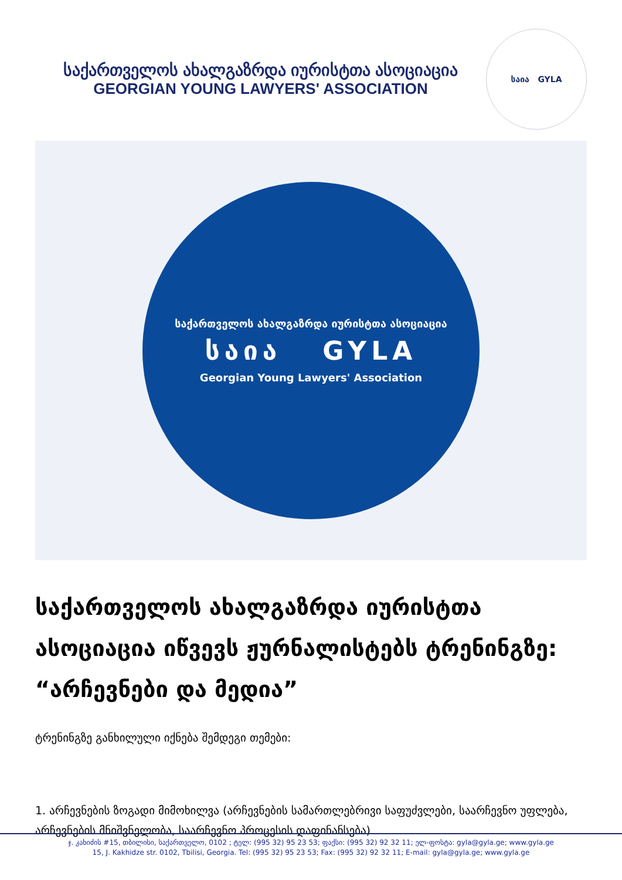საქართველოს ახალგაზრდა იურისტთა ასოციაცია
GEORGIAN YOUNG LAWYERS' ASSOCIATION
საია GYLA
საქართველოს ახალგაზრდა იურისტთა ასოციაცია
საია GYLA
Georgian Young Lawyers' Association
საქართველოს ახალგაზრდა იურისტთა ასოციაცია იწვევს ჟურნალისტებს ტრენინგზე: “არჩევნები და მედია”
ტრენინგზე განხილული იქნება შემდეგი თემები:
1. არჩევნების ზოგადი მიმოხილვა (არჩევნების სამართლებრივი საფუძვლები, საარჩევნო უფლება, არჩევნების მნიშვნელობა, საარჩევნო პროცესის დაფინანსება)
ჯ. კახიძის #15, თბილისი, საქართველო, 0102 ; ტელ: (995 32) 95 23 53; ფაქსი: (995 32) 92 32 11; ელ-ფოსტა: gyla@gyla.ge; www.gyla.ge
15, J. Kakhidze str. 0102, Tbilisi, Georgia. Tel: (995 32) 95 23 53; Fax: (995 32) 92 32 11; E-mail: gyla@gyla.ge; www.gyla.ge